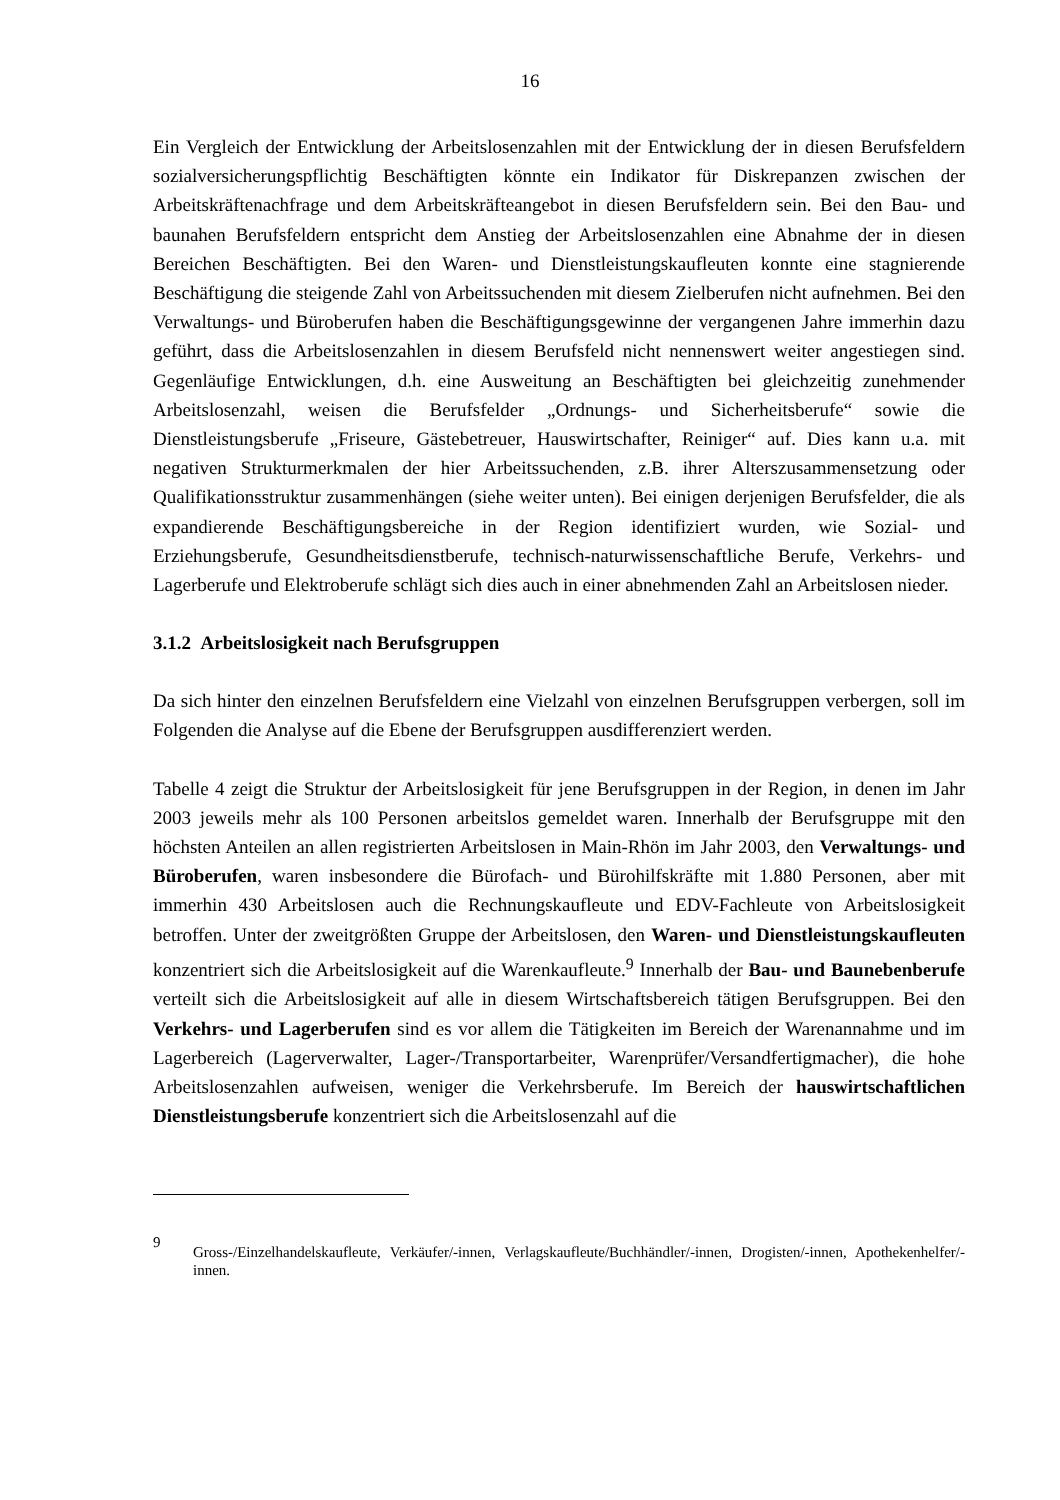16
Ein Vergleich der Entwicklung der Arbeitslosenzahlen mit der Entwicklung der in diesen Berufsfeldern sozialversicherungspflichtig Beschäftigten könnte ein Indikator für Diskrepanzen zwischen der Arbeitskräftenachfrage und dem Arbeitskräfteangebot in diesen Berufsfeldern sein. Bei den Bau- und baunahen Berufsfeldern entspricht dem Anstieg der Arbeitslosenzahlen eine Abnahme der in diesen Bereichen Beschäftigten. Bei den Waren- und Dienstleistungskaufleuten konnte eine stagnierende Beschäftigung die steigende Zahl von Arbeitssuchenden mit diesem Zielberufen nicht aufnehmen. Bei den Verwaltungs- und Büroberufen haben die Beschäftigungsgewinne der vergangenen Jahre immerhin dazu geführt, dass die Arbeitslosenzahlen in diesem Berufsfeld nicht nennenswert weiter angestiegen sind. Gegenläufige Entwicklungen, d.h. eine Ausweitung an Beschäftigten bei gleichzeitig zunehmender Arbeitslosenzahl, weisen die Berufsfelder „Ordnungs- und Sicherheitsberufe“ sowie die Dienstleistungsberufe „Friseure, Gästebetreuer, Hauswirtschafter, Reiniger“ auf. Dies kann u.a. mit negativen Strukturmerkmalen der hier Arbeitssuchenden, z.B. ihrer Alterszusammensetzung oder Qualifikationsstruktur zusammenhängen (siehe weiter unten). Bei einigen derjenigen Berufsfelder, die als expandierende Beschäftigungsbereiche in der Region identifiziert wurden, wie Sozial- und Erziehungsberufe, Gesundheitsdienstberufe, technisch-naturwissenschaftliche Berufe, Verkehrs- und Lagerberufe und Elektroberufe schlägt sich dies auch in einer abnehmenden Zahl an Arbeitslosen nieder.
3.1.2 Arbeitslosigkeit nach Berufsgruppen
Da sich hinter den einzelnen Berufsfeldern eine Vielzahl von einzelnen Berufsgruppen verbergen, soll im Folgenden die Analyse auf die Ebene der Berufsgruppen ausdifferenziert werden.
Tabelle 4 zeigt die Struktur der Arbeitslosigkeit für jene Berufsgruppen in der Region, in denen im Jahr 2003 jeweils mehr als 100 Personen arbeitslos gemeldet waren. Innerhalb der Berufsgruppe mit den höchsten Anteilen an allen registrierten Arbeitslosen in Main-Rhön im Jahr 2003, den Verwaltungs- und Büroberufen, waren insbesondere die Bürofach- und Bürohilfskräfte mit 1.880 Personen, aber mit immerhin 430 Arbeitslosen auch die Rechnungskaufleute und EDV-Fachleute von Arbeitslosigkeit betroffen. Unter der zweitgrößten Gruppe der Arbeitslosen, den Waren- und Dienstleistungskaufleuten konzentriert sich die Arbeitslosigkeit auf die Warenkaufleute.<sup>9</sup> Innerhalb der Bau- und Baunebenberufe verteilt sich die Arbeitslosigkeit auf alle in diesem Wirtschaftsbereich tätigen Berufsgruppen. Bei den Verkehrs- und Lagerberufen sind es vor allem die Tätigkeiten im Bereich der Warenannahme und im Lagerbereich (Lagerverwalter, Lager-/Transportarbeiter, Warenprüfer/Versandfertigmacher), die hohe Arbeitslosenzahlen aufweisen, weniger die Verkehrsberufe. Im Bereich der hauswirtschaftlichen Dienstleistungsberufe konzentriert sich die Arbeitslosenzahl auf die
9 Gross-/Einzelhandelskaufleute, Verkäufer/-innen, Verlagskaufleute/Buchhändler/-innen, Drogisten/-innen, Apothekenhelfer/-innen.